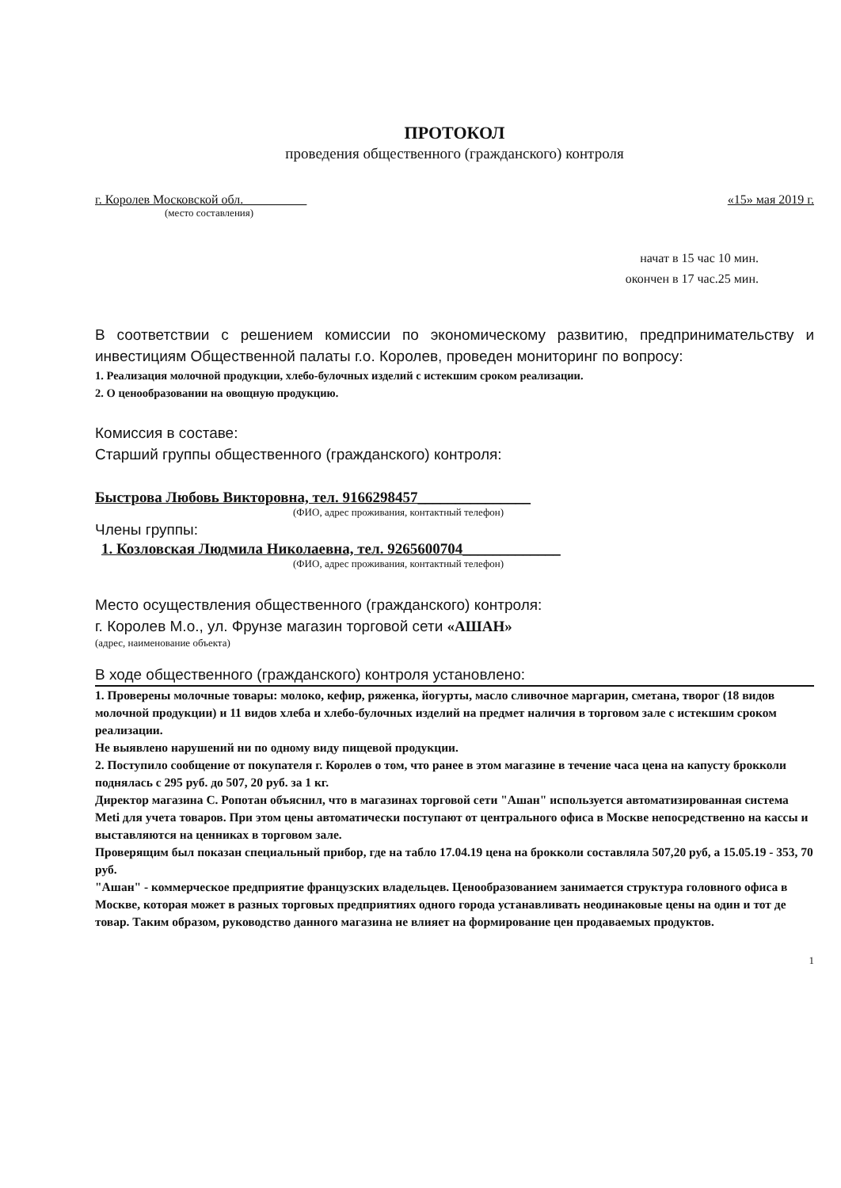ПРОТОКОЛ
проведения общественного (гражданского) контроля
г. Королев Московской обл.__________ «15» мая 2019 г.
(место составления)
начат в 15 час 10 мин.
окончен в 17 час.25 мин.
В соответствии с решением комиссии по экономическому развитию, предпринимательству и инвестициям Общественной палаты г.о. Королев, проведен мониторинг по вопросу:
1. Реализация молочной продукции, хлебо-булочных изделий с истекшим сроком реализации.
2. О ценообразовании на овощную продукцию.
Комиссия в составе:
Старший группы общественного (гражданского) контроля:
Быстрова Любовь Викторовна, тел. 9166298457_______________
(ФИО, адрес проживания, контактный телефон)
Члены группы:
1. Козловская Людмила Николаевна, тел. 9265600704_____________
(ФИО, адрес проживания, контактный телефон)
Место осуществления общественного (гражданского) контроля:
г. Королев М.о., ул. Фрунзе магазин торговой сети «АШАН»
(адрес, наименование объекта)
В ходе общественного (гражданского) контроля установлено:
1. Проверены молочные товары: молоко, кефир, ряженка, йогурты, масло сливочное маргарин, сметана, творог (18 видов молочной продукции) и 11 видов хлеба и хлебо-булочных изделий на предмет наличия в торговом зале с истекшим сроком реализации.
Не выявлено нарушений ни по одному виду пищевой продукции.
2. Поступило сообщение от покупателя г. Королев о том, что ранее в этом магазине в течение часа цена на капусту брокколи поднялась с 295 руб. до 507, 20 руб. за 1 кг.
Директор магазина С. Ропотан объяснил, что в магазинах торговой сети "Ашан" используется автоматизированная система Meti для учета товаров. При этом цены автоматически поступают от центрального офиса в Москве непосредственно на кассы и выставляются на ценниках в торговом зале.
Проверящим был показан специальный прибор, где на табло 17.04.19 цена на брокколи составляла 507,20 руб, а 15.05.19 - 353, 70 руб.
"Ашан" - коммерческое предприятие французских владельцев. Ценообразованием занимается структура головного офиса в Москве, которая может в разных торговых предприятиях одного города устанавливать неодинаковые цены на один и тот де товар. Таким образом, руководство данного магазина не влияет на формирование цен продаваемых продуктов.
1